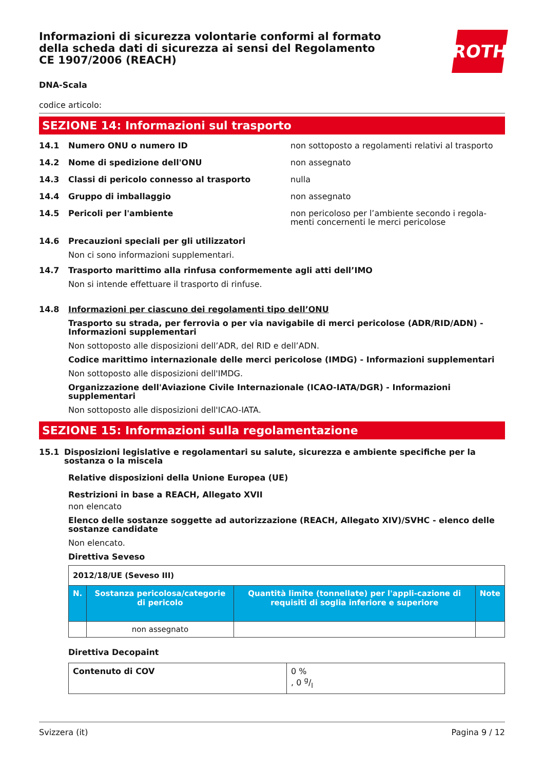Informazioni di sicurezza volontarie conformi al formato della scheda dati di sicurezza ai sensi del Regolamento CE 1907/2006 (REACH)
ROTH
DNA-Scala
codice articolo:
SEZIONE 14: Informazioni sul trasporto
14.1 Numero ONU o numero ID non sottoposto a regolamenti relativi al trasporto
14.2 Nome di spedizione dell'ONU non assegnato
14.3 Classi di pericolo connesso al trasporto nulla
14.4 Gruppo di imballaggio non assegnato
14.5 Pericoli per l'ambiente non pericoloso per l’ambiente secondo i regola-menti concernenti le merci pericolose
14.6 Precauzioni speciali per gli utilizzatori
Non ci sono informazioni supplementari.
14.7 Trasporto marittimo alla rinfusa conformemente agli atti dell’IMO
Non si intende effettuare il trasporto di rinfuse.
14.8 Informazioni per ciascuno dei regolamenti tipo dell’ONU
Trasporto su strada, per ferrovia o per via navigabile di merci pericolose (ADR/RID/ADN) - Informazioni supplementari
Non sottoposto alle disposizioni dell’ADR, del RID e dell’ADN.
Codice marittimo internazionale delle merci pericolose (IMDG) - Informazioni supplementari
Non sottoposto alle disposizioni dell'IMDG.
Organizzazione dell'Aviazione Civile Internazionale (ICAO-IATA/DGR) - Informazioni supplementari
Non sottoposto alle disposizioni dell'ICAO-IATA.
SEZIONE 15: Informazioni sulla regolamentazione
15.1 Disposizioni legislative e regolamentari su salute, sicurezza e ambiente specifiche per la sostanza o la miscela
Relative disposizioni della Unione Europea (UE)
Restrizioni in base a REACH, Allegato XVII
non elencato
Elenco delle sostanze soggette ad autorizzazione (REACH, Allegato XIV)/SVHC - elenco delle sostanze candidate
Non elencato.
Direttiva Seveso
| 2012/18/UE (Seveso III) | | | |
| N. | Sostanza pericolosa/categorie di pericolo | Quantità limite (tonnellate) per l'appli-cazione di requisiti di soglia inferiore e superiore | Note |
| | non assegnato | | |
Direttiva Decopaint
| Contenuto di COV | 0 % , 0 g/l |
Svizzera (it) Pagina 9 / 12